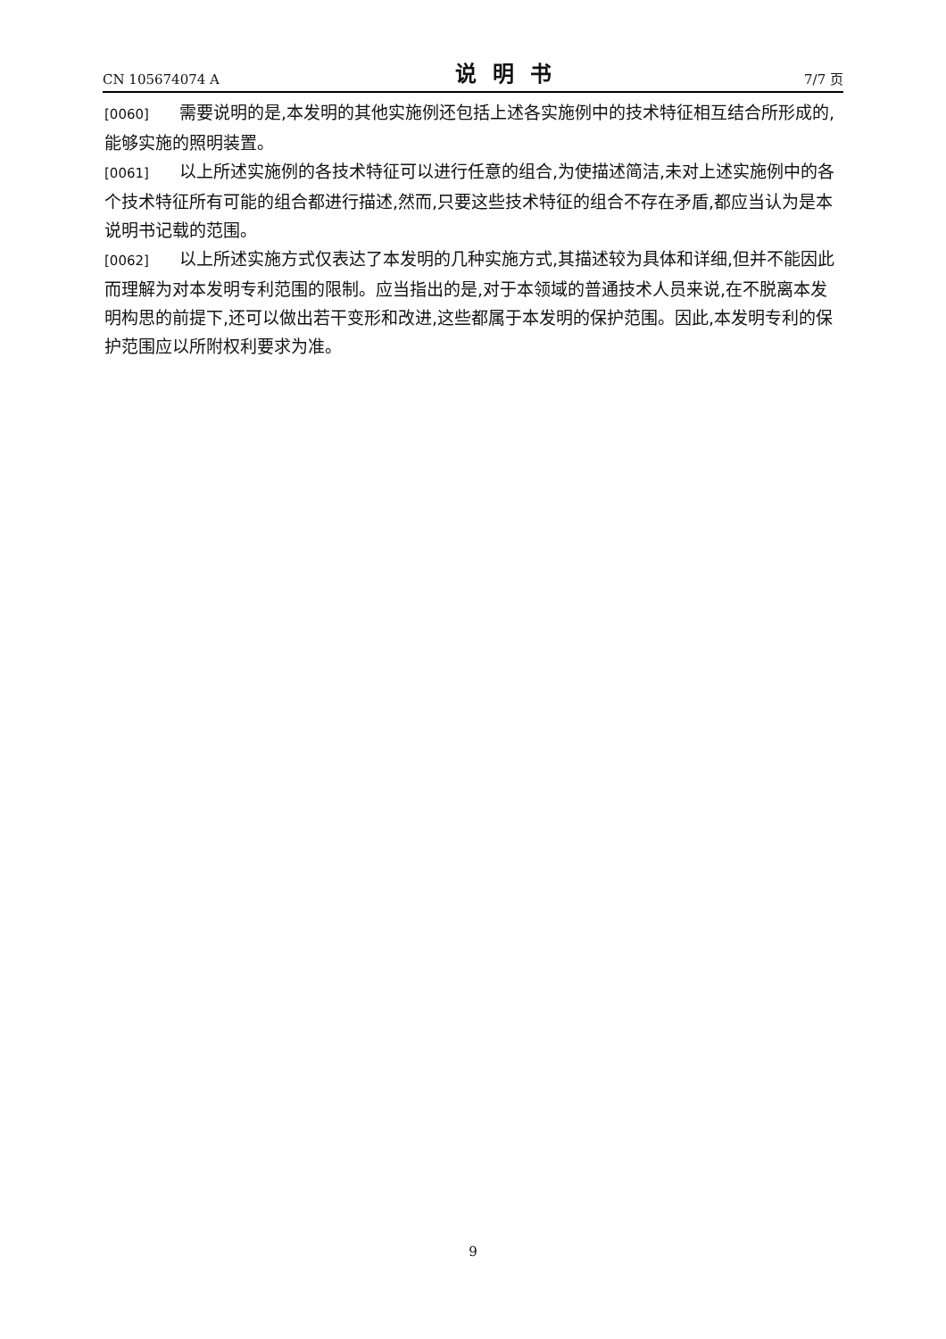CN 105674074 A 说明书 7/7 页
[0060] 需要说明的是,本发明的其他实施例还包括上述各实施例中的技术特征相互结合所形成的,能够实施的照明装置。
[0061] 以上所述实施例的各技术特征可以进行任意的组合,为使描述简洁,未对上述实施例中的各个技术特征所有可能的组合都进行描述,然而,只要这些技术特征的组合不存在矛盾,都应当认为是本说明书记载的范围。
[0062] 以上所述实施方式仅表达了本发明的几种实施方式,其描述较为具体和详细,但并不能因此而理解为对本发明专利范围的限制。应当指出的是,对于本领域的普通技术人员来说,在不脱离本发明构思的前提下,还可以做出若干变形和改进,这些都属于本发明的保护范围。因此,本发明专利的保护范围应以所附权利要求为准。
9